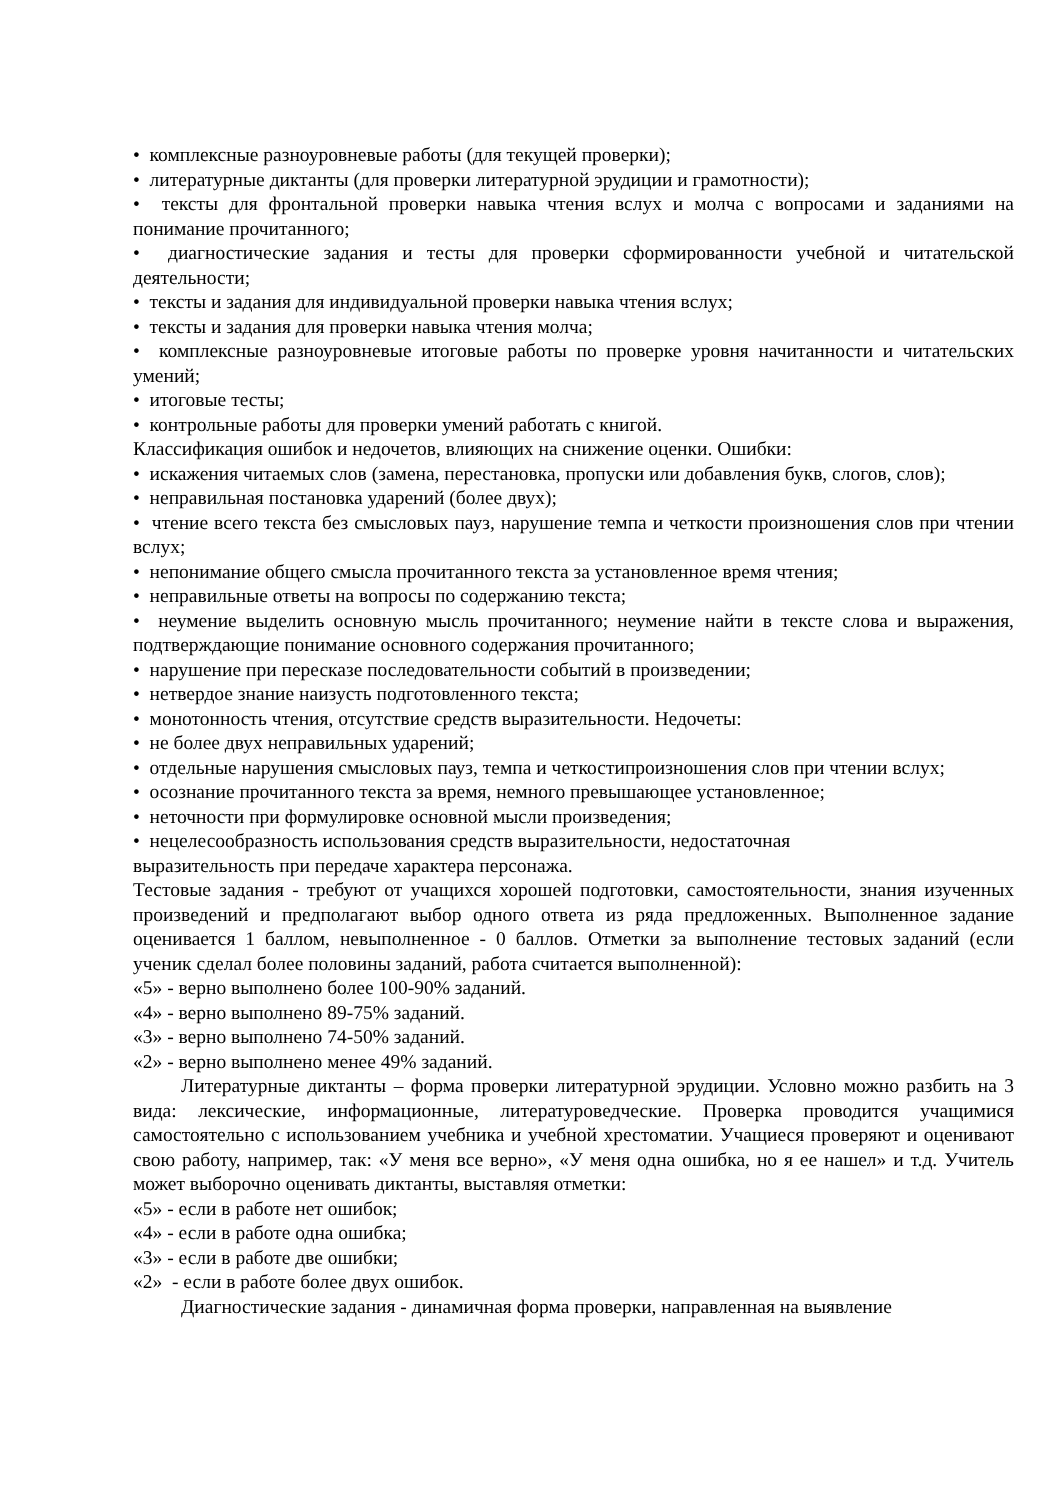• комплексные разноуровневые работы (для текущей проверки);
• литературные диктанты (для проверки литературной эрудиции и грамотности);
• тексты для фронтальной проверки навыка чтения вслух и молча с вопросами и заданиями на понимание прочитанного;
• диагностические задания и тесты для проверки сформированности учебной и читательской деятельности;
• тексты и задания для индивидуальной проверки навыка чтения вслух;
• тексты и задания для проверки навыка чтения молча;
• комплексные разноуровневые итоговые работы по проверке уровня начитанности и читательских умений;
• итоговые тесты;
• контрольные работы для проверки умений работать с книгой.
Классификация ошибок и недочетов, влияющих на снижение оценки. Ошибки:
• искажения читаемых слов (замена, перестановка, пропуски или добавления букв, слогов, слов);
• неправильная постановка ударений (более двух);
• чтение всего текста без смысловых пауз, нарушение темпа и четкости произношения слов при чтении вслух;
• непонимание общего смысла прочитанного текста за установленное время чтения;
• неправильные ответы на вопросы по содержанию текста;
• неумение выделить основную мысль прочитанного; неумение найти в тексте слова и выражения, подтверждающие понимание основного содержания прочитанного;
• нарушение при пересказе последовательности событий в произведении;
• нетвердое знание наизусть подготовленного текста;
• монотонность чтения, отсутствие средств выразительности. Недочеты:
• не более двух неправильных ударений;
• отдельные нарушения смысловых пауз, темпа и четкостипроизношения слов при чтении вслух;
• осознание прочитанного текста за время, немного превышающее установленное;
• неточности при формулировке основной мысли произведения;
• нецелесообразность использования средств выразительности, недостаточная
выразительность при передаче характера персонажа.
Тестовые задания - требуют от учащихся хорошей подготовки, самостоятельности, знания изученных произведений и предполагают выбор одного ответа из ряда предложенных. Выполненное задание оценивается 1 баллом, невыполненное - 0 баллов. Отметки за выполнение тестовых заданий (если ученик сделал более половины заданий, работа считается выполненной):
«5» - верно выполнено более 100-90% заданий.
«4» - верно выполнено 89-75% заданий.
«3» - верно выполнено 74-50% заданий.
«2» - верно выполнено менее 49% заданий.
Литературные диктанты – форма проверки литературной эрудиции. Условно можно разбить на 3 вида: лексические, информационные, литературоведческие. Проверка проводится учащимися самостоятельно с использованием учебника и учебной хрестоматии. Учащиеся проверяют и оценивают свою работу, например, так: «У меня все верно», «У меня одна ошибка, но я ее нашел» и т.д. Учитель может выборочно оценивать диктанты, выставляя отметки:
«5» - если в работе нет ошибок;
«4» - если в работе одна ошибка;
«3» - если в работе две ошибки;
«2» - если в работе более двух ошибок.
Диагностические задания - динамичная форма проверки, направленная на выявление